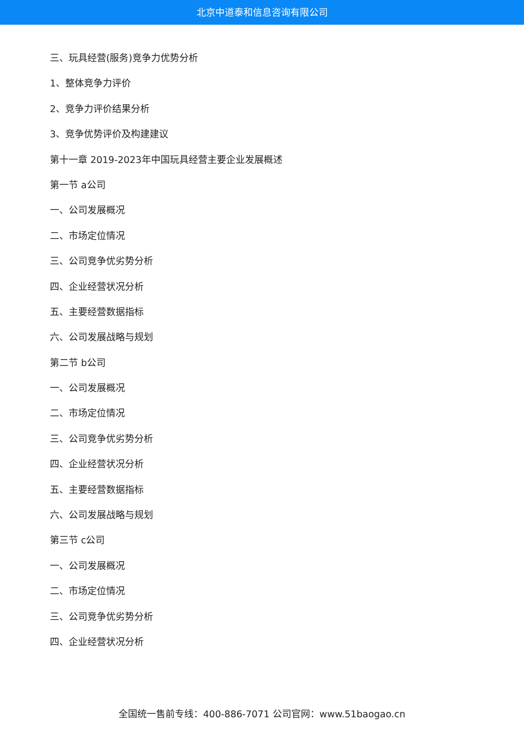北京中道泰和信息咨询有限公司
三、玩具经营(服务)竞争力优势分析
1、整体竞争力评价
2、竞争力评价结果分析
3、竞争优势评价及构建建议
第十一章 2019-2023年中国玩具经营主要企业发展概述
第一节 a公司
一、公司发展概况
二、市场定位情况
三、公司竞争优劣势分析
四、企业经营状况分析
五、主要经营数据指标
六、公司发展战略与规划
第二节 b公司
一、公司发展概况
二、市场定位情况
三、公司竞争优劣势分析
四、企业经营状况分析
五、主要经营数据指标
六、公司发展战略与规划
第三节 c公司
一、公司发展概况
二、市场定位情况
三、公司竞争优劣势分析
四、企业经营状况分析
全国统一售前专线：400-886-7071 公司官网：www.51baogao.cn